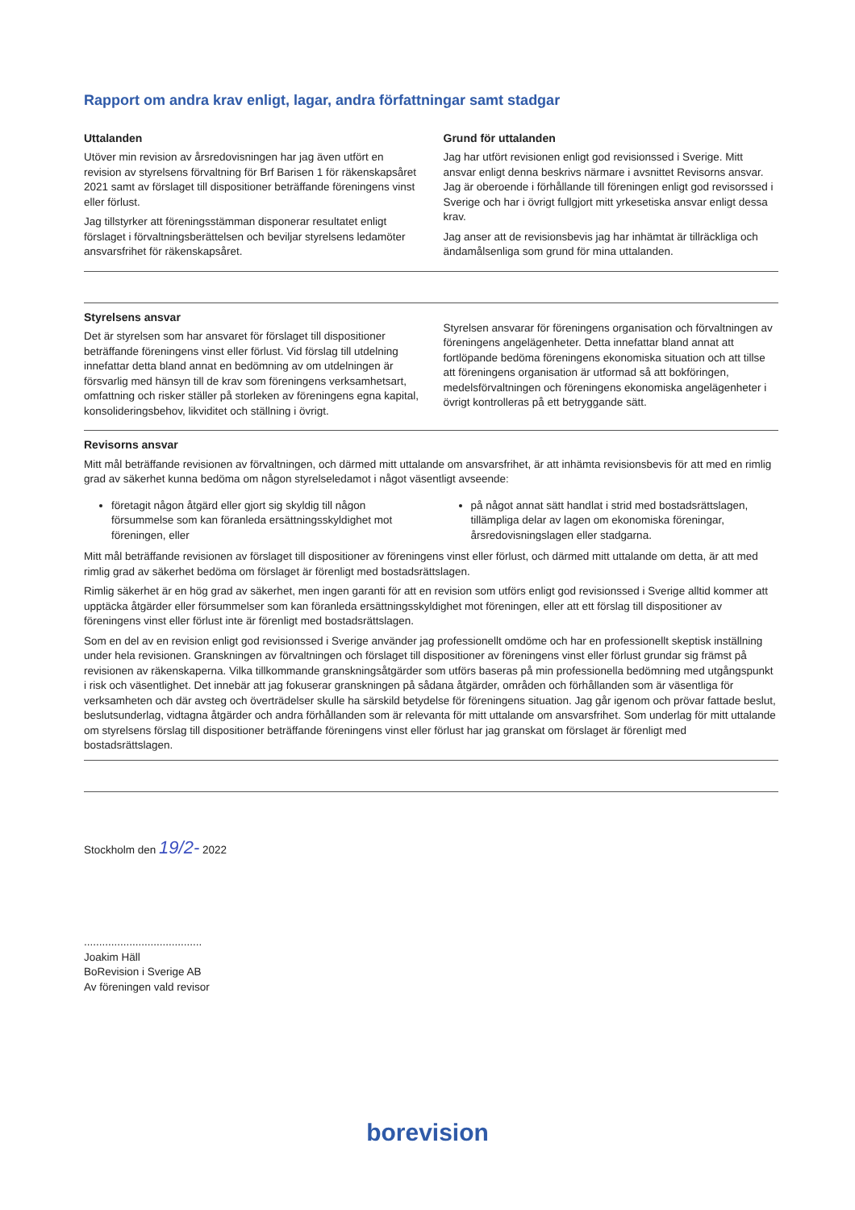Rapport om andra krav enligt, lagar, andra författningar samt stadgar
Uttalanden
Utöver min revision av årsredovisningen har jag även utfört en revision av styrelsens förvaltning för Brf Barisen 1 för räkenskapsåret 2021 samt av förslaget till dispositioner beträffande föreningens vinst eller förlust.
Jag tillstyrker att föreningsstämman disponerar resultatet enligt förslaget i förvaltningsberättelsen och beviljar styrelsens ledamöter ansvarsfrihet för räkenskapsåret.
Grund för uttalanden
Jag har utfört revisionen enligt god revisionssed i Sverige. Mitt ansvar enligt denna beskrivs närmare i avsnittet Revisorns ansvar. Jag är oberoende i förhållande till föreningen enligt god revisorssed i Sverige och har i övrigt fullgjort mitt yrkesetiska ansvar enligt dessa krav.
Jag anser att de revisionsbevis jag har inhämtat är tillräckliga och ändamålsenliga som grund för mina uttalanden.
Styrelsens ansvar
Det är styrelsen som har ansvaret för förslaget till dispositioner beträffande föreningens vinst eller förlust. Vid förslag till utdelning innefattar detta bland annat en bedömning av om utdelningen är försvarlig med hänsyn till de krav som föreningens verksamhetsart, omfattning och risker ställer på storleken av föreningens egna kapital, konsolideringsbehov, likviditet och ställning i övrigt.
Styrelsen ansvarar för föreningens organisation och förvaltningen av föreningens angelägenheter. Detta innefattar bland annat att fortlöpande bedöma föreningens ekonomiska situation och att tillse att föreningens organisation är utformad så att bokföringen, medelsförvaltningen och föreningens ekonomiska angelägenheter i övrigt kontrolleras på ett betryggande sätt.
Revisorns ansvar
Mitt mål beträffande revisionen av förvaltningen, och därmed mitt uttalande om ansvarsfrihet, är att inhämta revisionsbevis för att med en rimlig grad av säkerhet kunna bedöma om någon styrelseledamot i något väsentligt avseende:
företagit någon åtgärd eller gjort sig skyldig till någon försummelse som kan föranleda ersättningsskyldighet mot föreningen, eller
på något annat sätt handlat i strid med bostadsrättslagen, tillämpliga delar av lagen om ekonomiska föreningar, årsredovisningslagen eller stadgarna.
Mitt mål beträffande revisionen av förslaget till dispositioner av föreningens vinst eller förlust, och därmed mitt uttalande om detta, är att med rimlig grad av säkerhet bedöma om förslaget är förenligt med bostadsrättslagen.
Rimlig säkerhet är en hög grad av säkerhet, men ingen garanti för att en revision som utförs enligt god revisionssed i Sverige alltid kommer att upptäcka åtgärder eller försummelser som kan föranleda ersättningsskyldighet mot föreningen, eller att ett förslag till dispositioner av föreningens vinst eller förlust inte är förenligt med bostadsrättslagen.
Som en del av en revision enligt god revisionssed i Sverige använder jag professionellt omdöme och har en professionellt skeptisk inställning under hela revisionen. Granskningen av förvaltningen och förslaget till dispositioner av föreningens vinst eller förlust grundar sig främst på revisionen av räkenskaperna. Vilka tillkommande granskningsåtgärder som utförs baseras på min professionella bedömning med utgångspunkt i risk och väsentlighet. Det innebär att jag fokuserar granskningen på sådana åtgärder, områden och förhållanden som är väsentliga för verksamheten och där avsteg och överträdelser skulle ha särskild betydelse för föreningens situation. Jag går igenom och prövar fattade beslut, beslutsunderlag, vidtagna åtgärder och andra förhållanden som är relevanta för mitt uttalande om ansvarsfrihet. Som underlag för mitt uttalande om styrelsens förslag till dispositioner beträffande föreningens vinst eller förlust har jag granskat om förslaget är förenligt med bostadsrättslagen.
Stockholm den 19/2- 2022
.......................................
Joakim Häll
BoRevision i Sverige AB
Av föreningen vald revisor
borevision